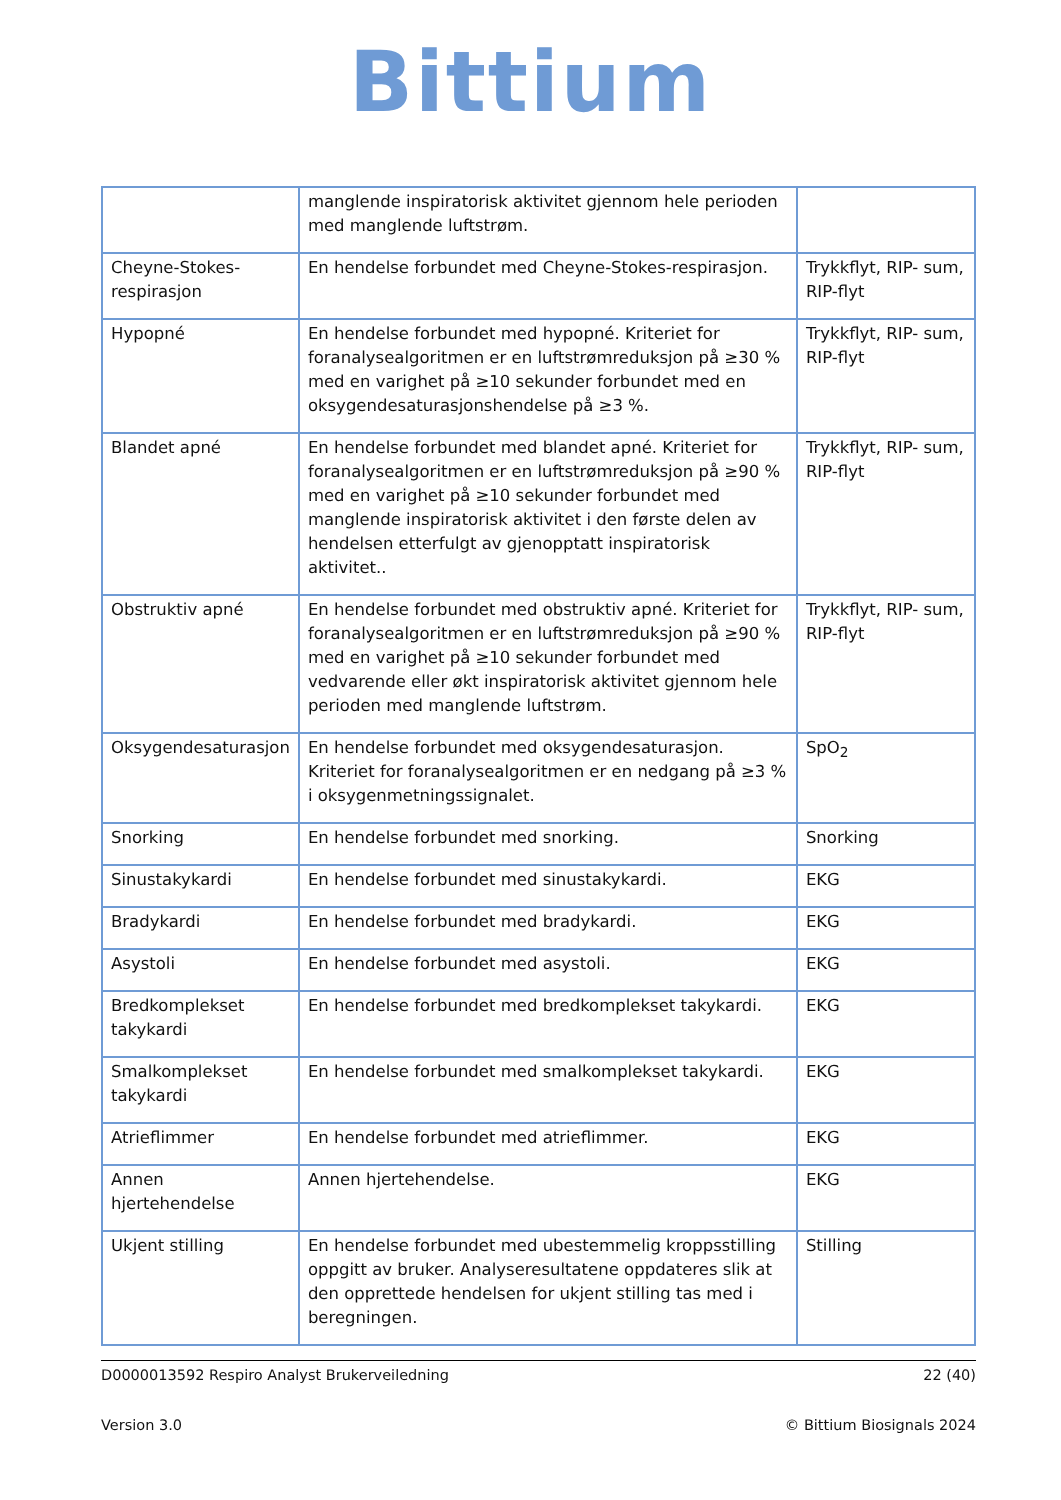Bittium
| | manglende inspiratorisk aktivitet gjennom hele perioden med manglende luftstrøm. | |
| Cheyne-Stokes-respirasjon | En hendelse forbundet med Cheyne-Stokes-respirasjon. | Trykkflyt, RIP- sum, RIP-flyt |
| Hypopné | En hendelse forbundet med hypopné. Kriteriet for foranalysealgoritmen er en luftstrømreduksjon på ≥30 % med en varighet på ≥10 sekunder forbundet med en oksygendesaturasjonshendelse på ≥3 %. | Trykkflyt, RIP- sum, RIP-flyt |
| Blandet apné | En hendelse forbundet med blandet apné. Kriteriet for foranalysealgoritmen er en luftstrømreduksjon på ≥90 % med en varighet på ≥10 sekunder forbundet med manglende inspiratorisk aktivitet i den første delen av hendelsen etterfulgt av gjenopptatt inspiratorisk aktivitet.. | Trykkflyt, RIP- sum, RIP-flyt |
| Obstruktiv apné | En hendelse forbundet med obstruktiv apné. Kriteriet for foranalysealgoritmen er en luftstrømreduksjon på ≥90 % med en varighet på ≥10 sekunder forbundet med vedvarende eller økt inspiratorisk aktivitet gjennom hele perioden med manglende luftstrøm. | Trykkflyt, RIP- sum, RIP-flyt |
| Oksygendesaturasjon | En hendelse forbundet med oksygendesaturasjon. Kriteriet for foranalysealgoritmen er en nedgang på ≥3 % i oksygenmetningssignalet. | SpO<sub>2</sub> |
| Snorking | En hendelse forbundet med snorking. | Snorking |
| Sinustakykardi | En hendelse forbundet med sinustakykardi. | EKG |
| Bradykardi | En hendelse forbundet med bradykardi. | EKG |
| Asystoli | En hendelse forbundet med asystoli. | EKG |
| Bredkomplekset takykardi | En hendelse forbundet med bredkomplekset takykardi. | EKG |
| Smalkomplekset takykardi | En hendelse forbundet med smalkomplekset takykardi. | EKG |
| Atrieflimmer | En hendelse forbundet med atrieflimmer. | EKG |
| Annen hjertehendelse | Annen hjertehendelse. | EKG |
| Ukjent stilling | En hendelse forbundet med ubestemmelig kroppsstilling oppgitt av bruker. Analyseresultatene oppdateres slik at den opprettede hendelsen for ukjent stilling tas med i beregningen. | Stilling |
D0000013592 Respiro Analyst Brukerveiledning 22 (40)
Version 3.0 © Bittium Biosignals 2024